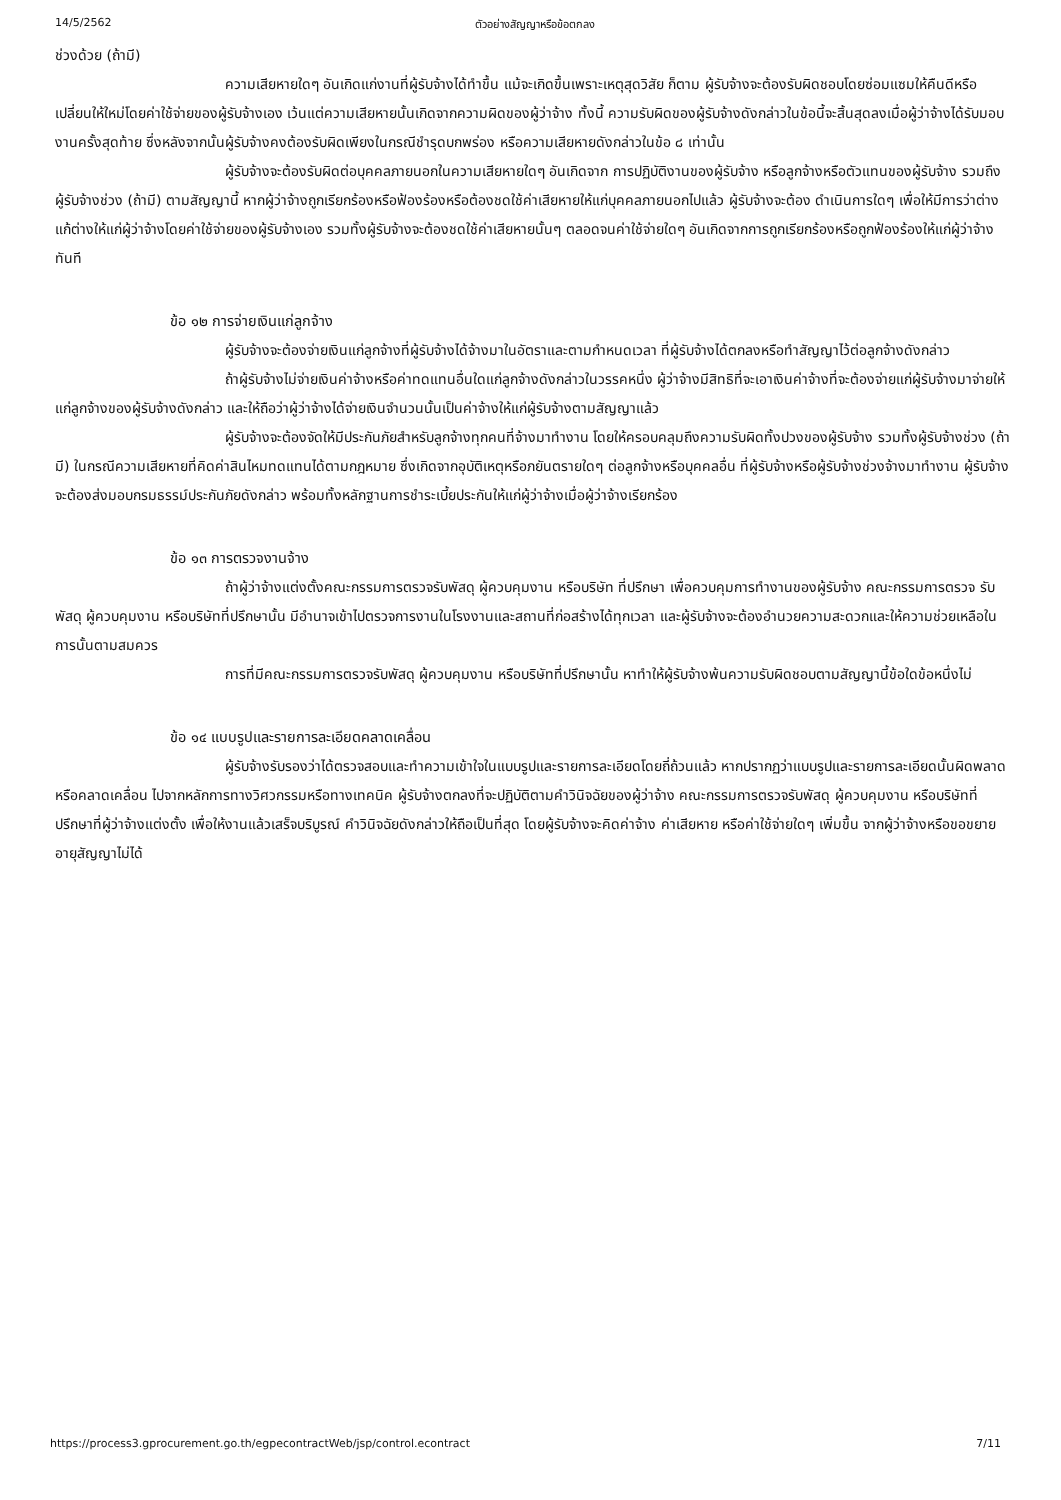14/5/2562 ตัวอย่างสัญญาหรือข้อตกลง
ช่วงด้วย (ถ้ามี)
ความเสียหายใดๆ อันเกิดแก่งานที่ผู้รับจ้างได้ทำขึ้น แม้จะเกิดขึ้นเพราะเหตุสุดวิสัย ก็ตาม ผู้รับจ้างจะต้องรับผิดชอบโดยซ่อมแซมให้คืนดีหรือ เปลี่ยนให้ใหม่โดยค่าใช้จ่ายของผู้รับจ้างเอง เว้นแต่ความเสียหายนั้นเกิดจากความผิดของผู้ว่าจ้าง ทั้งนี้ ความรับผิดของผู้รับจ้างดังกล่าวในข้อนี้จะสิ้นสุดลงเมื่อผู้ว่าจ้างได้รับมอบงานครั้งสุดท้าย ซึ่งหลังจากนั้นผู้รับจ้างคงต้องรับผิดเพียงในกรณีชำรุดบกพร่อง หรือความเสียหายดังกล่าวในข้อ ๘ เท่านั้น
ผู้รับจ้างจะต้องรับผิดต่อบุคคลภายนอกในความเสียหายใดๆ อันเกิดจาก การปฏิบัติงานของผู้รับจ้าง หรือลูกจ้างหรือตัวแทนของผู้รับจ้าง รวมถึงผู้รับจ้างช่วง (ถ้ามี) ตามสัญญานี้ หากผู้ว่าจ้างถูกเรียกร้องหรือฟ้องร้องหรือต้องชดใช้ค่าเสียหายให้แก่บุคคลภายนอกไปแล้ว ผู้รับจ้างจะต้อง ดำเนินการใดๆ เพื่อให้มีการว่าต่างแก้ต่างให้แก่ผู้ว่าจ้างโดยค่าใช้จ่ายของผู้รับจ้างเอง รวมทั้งผู้รับจ้างจะต้องชดใช้ค่าเสียหายนั้นๆ ตลอดจนค่าใช้จ่ายใดๆ อันเกิดจากการถูกเรียกร้องหรือถูกฟ้องร้องให้แก่ผู้ว่าจ้างทันที
ข้อ ๑๒ การจ่ายเงินแก่ลูกจ้าง
ผู้รับจ้างจะต้องจ่ายเงินแก่ลูกจ้างที่ผู้รับจ้างได้จ้างมาในอัตราและตามกำหนดเวลา ที่ผู้รับจ้างได้ตกลงหรือทำสัญญาไว้ต่อลูกจ้างดังกล่าว
ถ้าผู้รับจ้างไม่จ่ายเงินค่าจ้างหรือค่าทดแทนอื่นใดแก่ลูกจ้างดังกล่าวในวรรคหนึ่ง ผู้ว่าจ้างมีสิทธิที่จะเอาเงินค่าจ้างที่จะต้องจ่ายแก่ผู้รับจ้างมาจ่ายให้แก่ลูกจ้างของผู้รับจ้างดังกล่าว และให้ถือว่าผู้ว่าจ้างได้จ่ายเงินจำนวนนั้นเป็นค่าจ้างให้แก่ผู้รับจ้างตามสัญญาแล้ว
ผู้รับจ้างจะต้องจัดให้มีประกันภัยสำหรับลูกจ้างทุกคนที่จ้างมาทำงาน โดยให้ครอบคลุมถึงความรับผิดทั้งปวงของผู้รับจ้าง รวมทั้งผู้รับจ้างช่วง (ถ้ามี) ในกรณีความเสียหายที่คิดค่าสินไหมทดแทนได้ตามกฎหมาย ซึ่งเกิดจากอุบัติเหตุหรือภยันตรายใดๆ ต่อลูกจ้างหรือบุคคลอื่น ที่ผู้รับจ้างหรือผู้รับจ้างช่วงจ้างมาทำงาน ผู้รับจ้างจะต้องส่งมอบกรมธรรม์ประกันภัยดังกล่าว พร้อมทั้งหลักฐานการชำระเบี้ยประกันให้แก่ผู้ว่าจ้างเมื่อผู้ว่าจ้างเรียกร้อง
ข้อ ๑๓ การตรวจงานจ้าง
ถ้าผู้ว่าจ้างแต่งตั้งคณะกรรมการตรวจรับพัสดุ ผู้ควบคุมงาน หรือบริษัท ที่ปรึกษา เพื่อควบคุมการทำงานของผู้รับจ้าง คณะกรรมการตรวจ รับพัสดุ ผู้ควบคุมงาน หรือบริษัทที่ปรึกษานั้น มีอำนาจเข้าไปตรวจการงานในโรงงานและสถานที่ก่อสร้างได้ทุกเวลา และผู้รับจ้างจะต้องอำนวยความสะดวกและให้ความช่วยเหลือในการนั้นตามสมควร
การที่มีคณะกรรมการตรวจรับพัสดุ ผู้ควบคุมงาน หรือบริษัทที่ปรึกษานั้น หาทำให้ผู้รับจ้างพ้นความรับผิดชอบตามสัญญานี้ข้อใดข้อหนึ่งไม่
ข้อ ๑๔ แบบรูปและรายการละเอียดคลาดเคลื่อน
ผู้รับจ้างรับรองว่าได้ตรวจสอบและทำความเข้าใจในแบบรูปและรายการละเอียดโดยถี่ถ้วนแล้ว หากปรากฏว่าแบบรูปและรายการละเอียดนั้นผิดพลาดหรือคลาดเคลื่อน ไปจากหลักการทางวิศวกรรมหรือทางเทคนิค ผู้รับจ้างตกลงที่จะปฏิบัติตามคำวินิจฉัยของผู้ว่าจ้าง คณะกรรมการตรวจรับพัสดุ ผู้ควบคุมงาน หรือบริษัทที่ปรึกษาที่ผู้ว่าจ้างแต่งตั้ง เพื่อให้งานแล้วเสร็จบริบูรณ์ คำวินิจฉัยดังกล่าวให้ถือเป็นที่สุด โดยผู้รับจ้างจะคิดค่าจ้าง ค่าเสียหาย หรือค่าใช้จ่ายใดๆ เพิ่มขึ้น จากผู้ว่าจ้างหรือขอขยายอายุสัญญาไม่ได้
https://process3.gprocurement.go.th/egpecontractWeb/jsp/control.econtract 7/11